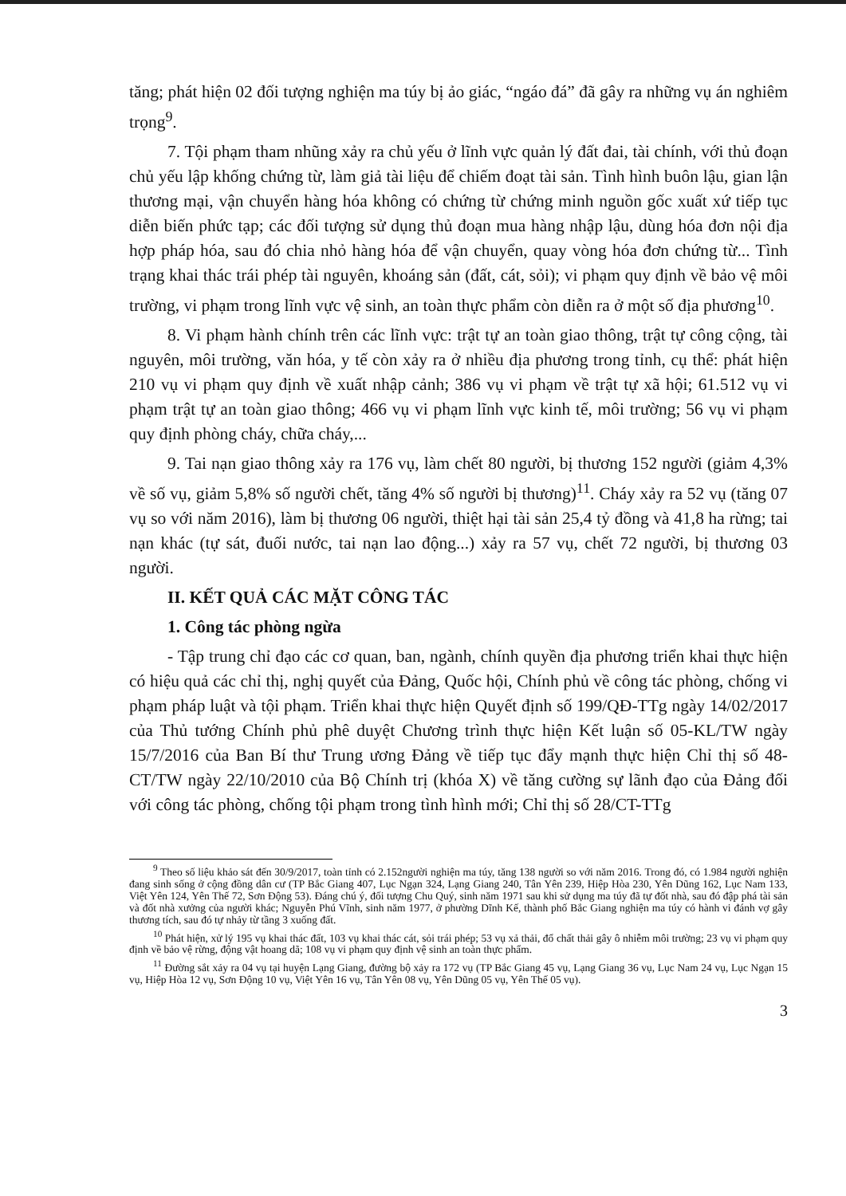tăng; phát hiện 02 đối tượng nghiện ma túy bị ảo giác, “ngáo đá” đã gây ra những vụ án nghiêm trọng<sup>9</sup>.
7. Tội phạm tham nhũng xảy ra chủ yếu ở lĩnh vực quản lý đất đai, tài chính, với thủ đoạn chủ yếu lập khống chứng từ, làm giả tài liệu để chiếm đoạt tài sản. Tình hình buôn lậu, gian lận thương mại, vận chuyển hàng hóa không có chứng từ chứng minh nguồn gốc xuất xứ tiếp tục diễn biến phức tạp; các đối tượng sử dụng thủ đoạn mua hàng nhập lậu, dùng hóa đơn nội địa hợp pháp hóa, sau đó chia nhỏ hàng hóa để vận chuyển, quay vòng hóa đơn chứng từ... Tình trạng khai thác trái phép tài nguyên, khoáng sản (đất, cát, sỏi); vi phạm quy định về bảo vệ môi trường, vi phạm trong lĩnh vực vệ sinh, an toàn thực phẩm còn diễn ra ở một số địa phương<sup>10</sup>.
8. Vi phạm hành chính trên các lĩnh vực: trật tự an toàn giao thông, trật tự công cộng, tài nguyên, môi trường, văn hóa, y tế còn xảy ra ở nhiều địa phương trong tỉnh, cụ thể: phát hiện 210 vụ vi phạm quy định về xuất nhập cảnh; 386 vụ vi phạm về trật tự xã hội; 61.512 vụ vi phạm trật tự an toàn giao thông; 466 vụ vi phạm lĩnh vực kinh tế, môi trường; 56 vụ vi phạm quy định phòng cháy, chữa cháy,...
9. Tai nạn giao thông xảy ra 176 vụ, làm chết 80 người, bị thương 152 người (giảm 4,3% về số vụ, giảm 5,8% số người chết, tăng 4% số người bị thương)<sup>11</sup>. Cháy xảy ra 52 vụ (tăng 07 vụ so với năm 2016), làm bị thương 06 người, thiệt hại tài sản 25,4 tỷ đồng và 41,8 ha rừng; tai nạn khác (tự sát, đuối nước, tai nạn lao động...) xảy ra 57 vụ, chết 72 người, bị thương 03 người.
II. KẾT QUẢ CÁC MẶT CÔNG TÁC
1. Công tác phòng ngừa
- Tập trung chỉ đạo các cơ quan, ban, ngành, chính quyền địa phương triển khai thực hiện có hiệu quả các chỉ thị, nghị quyết của Đảng, Quốc hội, Chính phủ về công tác phòng, chống vi phạm pháp luật và tội phạm. Triển khai thực hiện Quyết định số 199/QĐ-TTg ngày 14/02/2017 của Thủ tướng Chính phủ phê duyệt Chương trình thực hiện Kết luận số 05-KL/TW ngày 15/7/2016 của Ban Bí thư Trung ương Đảng về tiếp tục đẩy mạnh thực hiện Chỉ thị số 48-CT/TW ngày 22/10/2010 của Bộ Chính trị (khóa X) về tăng cường sự lãnh đạo của Đảng đối với công tác phòng, chống tội phạm trong tình hình mới; Chỉ thị số 28/CT-TTg
<sup>9</sup> Theo số liệu khảo sát đến 30/9/2017, toàn tỉnh có 2.152người nghiện ma túy, tăng 138 người so với năm 2016. Trong đó, có 1.984 người nghiện đang sinh sống ở cộng đồng dân cư (TP Bắc Giang 407, Lục Ngạn 324, Lạng Giang 240, Tân Yên 239, Hiệp Hòa 230, Yên Dũng 162, Lục Nam 133, Việt Yên 124, Yên Thế 72, Sơn Động 53). Đáng chú ý, đối tượng Chu Quý, sinh năm 1971 sau khi sử dụng ma túy đã tự đốt nhà, sau đó đập phá tài sản và đốt nhà xưởng của người khác; Nguyễn Phú Vĩnh, sinh năm 1977, ở phường Dĩnh Kế, thành phố Bắc Giang nghiện ma túy có hành vi đánh vợ gây thương tích, sau đó tự nhảy từ tầng 3 xuống đất.
<sup>10</sup> Phát hiện, xử lý 195 vụ khai thác đất, 103 vụ khai thác cát, sỏi trái phép; 53 vụ xả thải, đổ chất thải gây ô nhiễm môi trường; 23 vụ vi phạm quy định về bảo vệ rừng, động vật hoang dã; 108 vụ vi phạm quy định vệ sinh an toàn thực phẩm.
<sup>11</sup> Đường sắt xảy ra 04 vụ tại huyện Lạng Giang, đường bộ xảy ra 172 vụ (TP Bắc Giang 45 vụ, Lạng Giang 36 vụ, Lục Nam 24 vụ, Lục Ngạn 15 vụ, Hiệp Hòa 12 vụ, Sơn Động 10 vụ, Việt Yên 16 vụ, Tân Yên 08 vụ, Yên Dũng 05 vụ, Yên Thế 05 vụ).
3